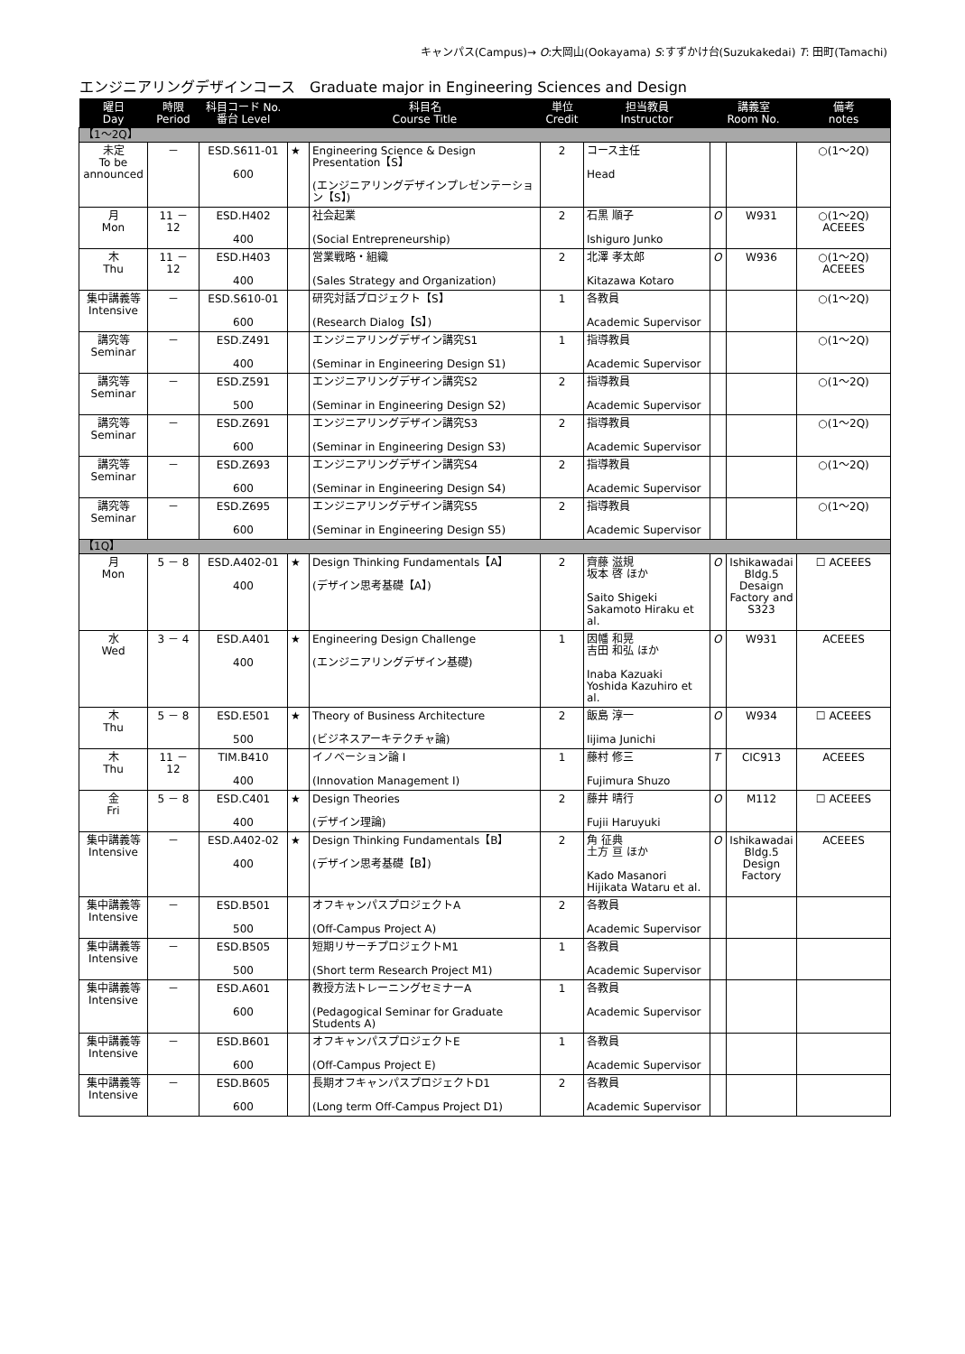キャンパス(Campus)→ O:大岡山(Ookayama) S:すずかけ台(Suzukakedai) T: 田町(Tamachi)
エンジニアリングデザインコース　Graduate major in Engineering Sciences and Design
| 曜日 Day | 時限 Period | 科目コード No. 番台 Level | | 科目名 Course Title | 単位 Credit | 担当教員 Instructor | 講義室 Room No. | | 備考 notes |
| --- | --- | --- | --- | --- | --- | --- | --- | --- | --- |
| 【1～2Q】 | | | | | | | | | |
| 未定 To be announced | － | ESD.S611-01 600 | ★ | Engineering Science & Design Presentation【S】 (エンジニアリングデザインプレゼンテーション【S】) | 2 | コース主任 Head | | | ○(1～2Q) |
| 月 Mon | 11 － 12 | ESD.H402 400 | | 社会起業 (Social Entrepreneurship) | 2 | 石黒 順子 Ishiguro Junko | O | W931 | ○(1～2Q) ACEEES |
| 木 Thu | 11 － 12 | ESD.H403 400 | | 営業戦略・組織 (Sales Strategy and Organization) | 2 | 北澤 孝太郎 Kitazawa Kotaro | O | W936 | ○(1～2Q) ACEEES |
| 集中講義等 Intensive | － | ESD.S610-01 600 | | 研究対話プロジェクト【S】 (Research Dialog【S】) | 1 | 各教員 Academic Supervisor | | | ○(1～2Q) |
| 講究等 Seminar | － | ESD.Z491 400 | | エンジニアリングデザイン講究S1 (Seminar in Engineering Design S1) | 1 | 指導教員 Academic Supervisor | | | ○(1～2Q) |
| 講究等 Seminar | － | ESD.Z591 500 | | エンジニアリングデザイン講究S2 (Seminar in Engineering Design S2) | 2 | 指導教員 Academic Supervisor | | | ○(1～2Q) |
| 講究等 Seminar | － | ESD.Z691 600 | | エンジニアリングデザイン講究S3 (Seminar in Engineering Design S3) | 2 | 指導教員 Academic Supervisor | | | ○(1～2Q) |
| 講究等 Seminar | － | ESD.Z693 600 | | エンジニアリングデザイン講究S4 (Seminar in Engineering Design S4) | 2 | 指導教員 Academic Supervisor | | | ○(1～2Q) |
| 講究等 Seminar | － | ESD.Z695 600 | | エンジニアリングデザイン講究S5 (Seminar in Engineering Design S5) | 2 | 指導教員 Academic Supervisor | | | ○(1～2Q) |
| 【1Q】 | | | | | | | | | |
| 月 Mon | 5 － 8 | ESD.A402-01 400 | ★ | Design Thinking Fundamentals【A】 (デザイン思考基礎【A】) | 2 | 齊藤 滋規 坂本 啓 ほか Saito Shigeki Sakamoto Hiraku et al. | O | Ishikawadai Bldg.5 Desaign Factory and S323 | ☐ ACEEES |
| 水 Wed | 3 － 4 | ESD.A401 400 | ★ | Engineering Design Challenge (エンジニアリングデザイン基礎) | 1 | 因幡 和晃 吉田 和弘 ほか Inaba Kazuaki Yoshida Kazuhiro et al. | O | W931 | ACEEES |
| 木 Thu | 5 － 8 | ESD.E501 500 | ★ | Theory of Business Architecture (ビジネスアーキテクチャ論) | 2 | 飯島 淳一 Iijima Junichi | O | W934 | ☐ ACEEES |
| 木 Thu | 11 － 12 | TIM.B410 400 | | イノベーション論 I (Innovation Management I) | 1 | 藤村 修三 Fujimura Shuzo | T | CIC913 | ACEEES |
| 金 Fri | 5 － 8 | ESD.C401 400 | ★ | Design Theories (デザイン理論) | 2 | 藤井 晴行 Fujii Haruyuki | O | M112 | ☐ ACEEES |
| 集中講義等 Intensive | － | ESD.A402-02 400 | ★ | Design Thinking Fundamentals【B】 (デザイン思考基礎【B】) | 2 | 角 征典 土方 亘 ほか Kado Masanori Hijikata Wataru et al. | O | Ishikawadai Bldg.5 Design Factory | ACEEES |
| 集中講義等 Intensive | － | ESD.B501 500 | | オフキャンパスプロジェクトA (Off-Campus Project A) | 2 | 各教員 Academic Supervisor | | | |
| 集中講義等 Intensive | － | ESD.B505 500 | | 短期リサーチプロジェクトM1 (Short term Research Project M1) | 1 | 各教員 Academic Supervisor | | | |
| 集中講義等 Intensive | － | ESD.A601 600 | | 教授方法トレーニングセミナーA (Pedagogical Seminar for Graduate Students A) | 1 | 各教員 Academic Supervisor | | | |
| 集中講義等 Intensive | － | ESD.B601 600 | | オフキャンパスプロジェクトE (Off-Campus Project E) | 1 | 各教員 Academic Supervisor | | | |
| 集中講義等 Intensive | － | ESD.B605 600 | | 長期オフキャンパスプロジェクトD1 (Long term Off-Campus Project D1) | 2 | 各教員 Academic Supervisor | | | |